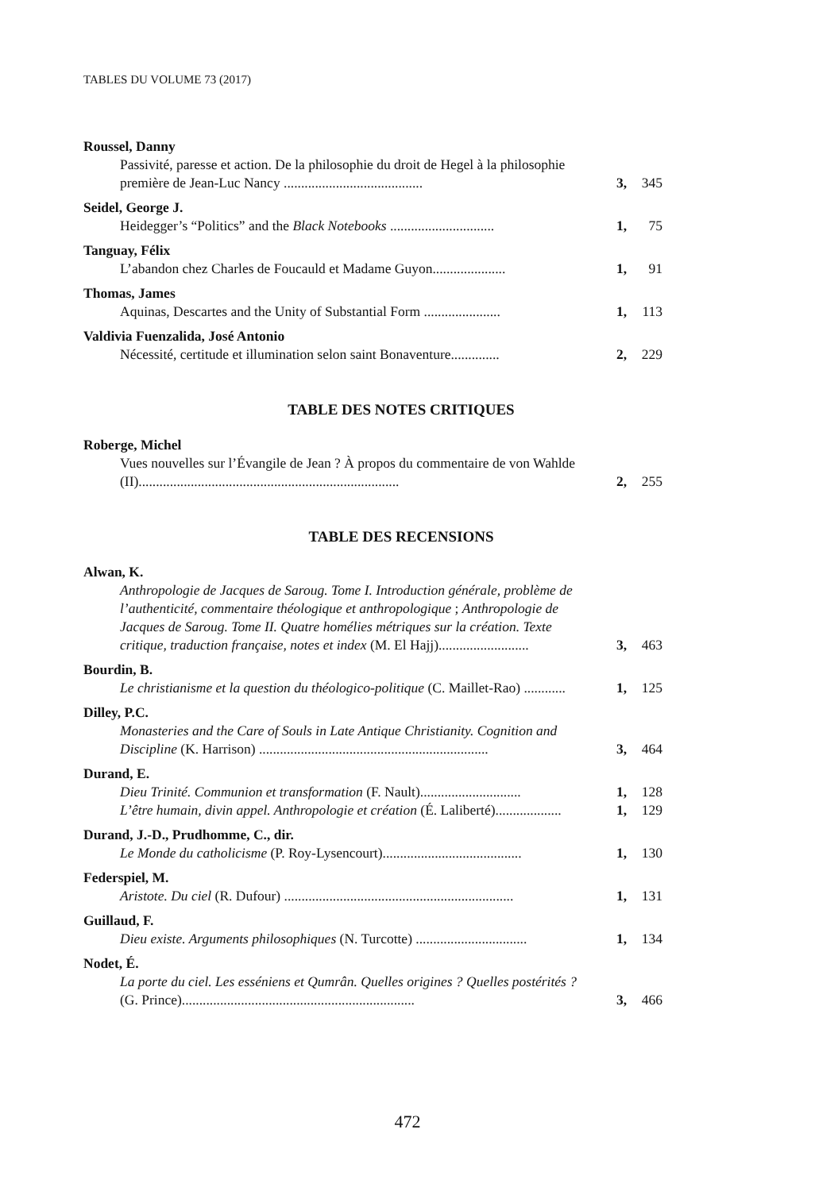TABLES DU VOLUME 73 (2017)
Roussel, Danny
Passivité, paresse et action. De la philosophie du droit de Hegel à la philosophie première de Jean-Luc Nancy ........................................
3,
345
Seidel, George J.
Heidegger’s “Politics” and the Black Notebooks ..............................
1,
75
Tanguay, Félix
L’abandon chez Charles de Foucauld et Madame Guyon.....................
1,
91
Thomas, James
Aquinas, Descartes and the Unity of Substantial Form ......................
1,
113
Valdivia Fuenzalida, José Antonio
Nécessité, certitude et illumination selon saint Bonaventure..............
2,
229
TABLE DES NOTES CRITIQUES
Roberge, Michel
Vues nouvelles sur l’Évangile de Jean ? À propos du commentaire de von Wahlde (II)...........................................................................
2,
255
TABLE DES RECENSIONS
Alwan, K.
Anthropologie de Jacques de Saroug. Tome I. Introduction générale, problème de l’authenticité, commentaire théologique et anthropologique ; Anthropologie de Jacques de Saroug. Tome II. Quatre homélies métriques sur la création. Texte critique, traduction française, notes et index (M. El Hajj)..........................
3,
463
Bourdin, B.
Le christianisme et la question du théologico-politique (C. Maillet-Rao) ............
1,
125
Dilley, P.C.
Monasteries and the Care of Souls in Late Antique Christianity. Cognition and Discipline (K. Harrison) ..................................................................
3,
464
Durand, E.
Dieu Trinité. Communion et transformation (F. Nault).............................
1,
128
L’être humain, divin appel. Anthropologie et création (É. Laliberté)...................
1,
129
Durand, J.-D., Prudhomme, C., dir.
Le Monde du catholicisme (P. Roy-Lysencourt)........................................
1,
130
Federspiel, M.
Aristote. Du ciel (R. Dufour) ..................................................................
1,
131
Guillaud, F.
Dieu existe. Arguments philosophiques (N. Turcotte) ................................
1,
134
Nodet, É.
La porte du ciel. Les esséniens et Qumrân. Quelles origines ? Quelles postérités ? (G. Prince)...................................................................
3,
466
472